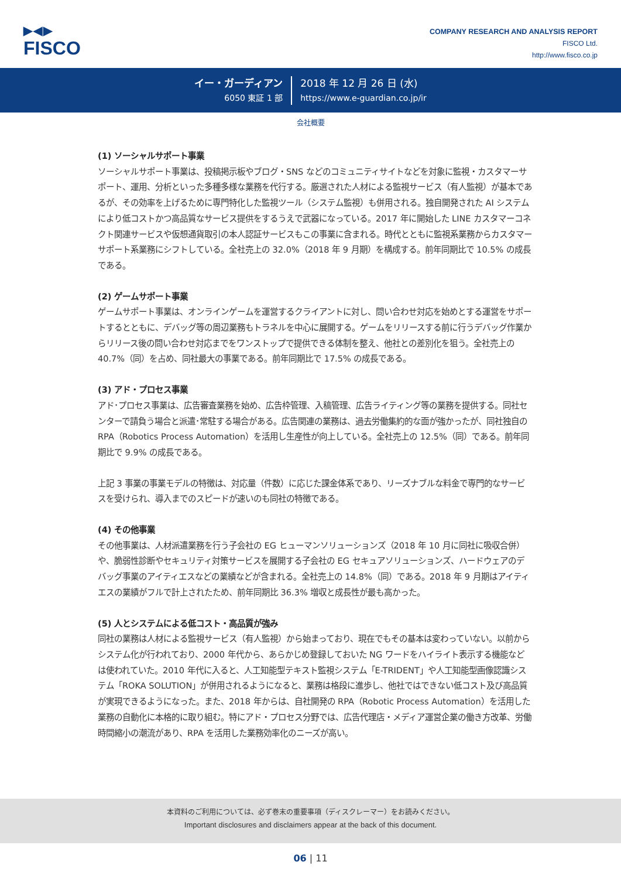▶◀▶
FISCO
COMPANY RESEARCH AND ANALYSIS REPORT
FISCO Ltd.
http://www.fisco.co.jp
イー・ガーディアン
6050 東証 1 部
2018 年 12 月 26 日 (水)
https://www.e-guardian.co.jp/ir
会社概要
(1) ソーシャルサポート事業
ソーシャルサポート事業は、投稿掲示板やブログ・SNS などのコミュニティサイトなどを対象に監視・カスタマーサポート、運用、分析といった多種多様な業務を代行する。厳選された人材による監視サービス（有人監視）が基本であるが、その効率を上げるために専門特化した監視ツール（システム監視）も併用される。独自開発された AI システムにより低コストかつ高品質なサービス提供をするうえで武器になっている。2017 年に開始した LINE カスタマーコネクト関連サービスや仮想通貨取引の本人認証サービスもこの事業に含まれる。時代とともに監視系業務からカスタマーサポート系業務にシフトしている。全社売上の 32.0%（2018 年 9 月期）を構成する。前年同期比で 10.5% の成長である。
(2) ゲームサポート事業
ゲームサポート事業は、オンラインゲームを運営するクライアントに対し、問い合わせ対応を始めとする運営をサポートするとともに、デバッグ等の周辺業務もトラネルを中心に展開する。ゲームをリリースする前に行うデバッグ作業からリリース後の問い合わせ対応までをワンストップで提供できる体制を整え、他社との差別化を狙う。全社売上の 40.7%（同）を占め、同社最大の事業である。前年同期比で 17.5% の成長である。
(3) アド・プロセス事業
アド･プロセス事業は、広告審査業務を始め、広告枠管理、入稿管理、広告ライティング等の業務を提供する。同社センターで請負う場合と派遣･常駐する場合がある。広告関連の業務は、過去労働集約的な面が強かったが、同社独自の RPA（Robotics Process Automation）を活用し生産性が向上している。全社売上の 12.5%（同）である。前年同期比で 9.9% の成長である。
上記 3 事業の事業モデルの特徴は、対応量（件数）に応じた課金体系であり、リーズナブルな料金で専門的なサービスを受けられ、導入までのスピードが速いのも同社の特徴である。
(4) その他事業
その他事業は、人材派遣業務を行う子会社の EG ヒューマンソリューションズ（2018 年 10 月に同社に吸収合併）や、脆弱性診断やセキュリティ対策サービスを展開する子会社の EG セキュアソリューションズ、ハードウェアのデバッグ事業のアイティエスなどの業績などが含まれる。全社売上の 14.8%（同）である。2018 年 9 月期はアイティエスの業績がフルで計上されたため、前年同期比 36.3% 増収と成長性が最も高かった。
(5) 人とシステムによる低コスト・高品質が強み
同社の業務は人材による監視サービス（有人監視）から始まっており、現在でもその基本は変わっていない。以前からシステム化が行われており、2000 年代から、あらかじめ登録しておいた NG ワードをハイライト表示する機能などは使われていた。2010 年代に入ると、人工知能型テキスト監視システム「E-TRIDENT」や人工知能型画像認識システム「ROKA SOLUTION」が併用されるようになると、業務は格段に進歩し、他社ではできない低コスト及び高品質が実現できるようになった。また、2018 年からは、自社開発の RPA（Robotic Process Automation）を活用した業務の自動化に本格的に取り組む。特にアド・プロセス分野では、広告代理店・メディア運営企業の働き方改革、労働時間縮小の潮流があり、RPA を活用した業務効率化のニーズが高い。
本資料のご利用については、必ず巻末の重要事項（ディスクレーマー）をお読みください。
Important disclosures and disclaimers appear at the back of this document.
06 | 11